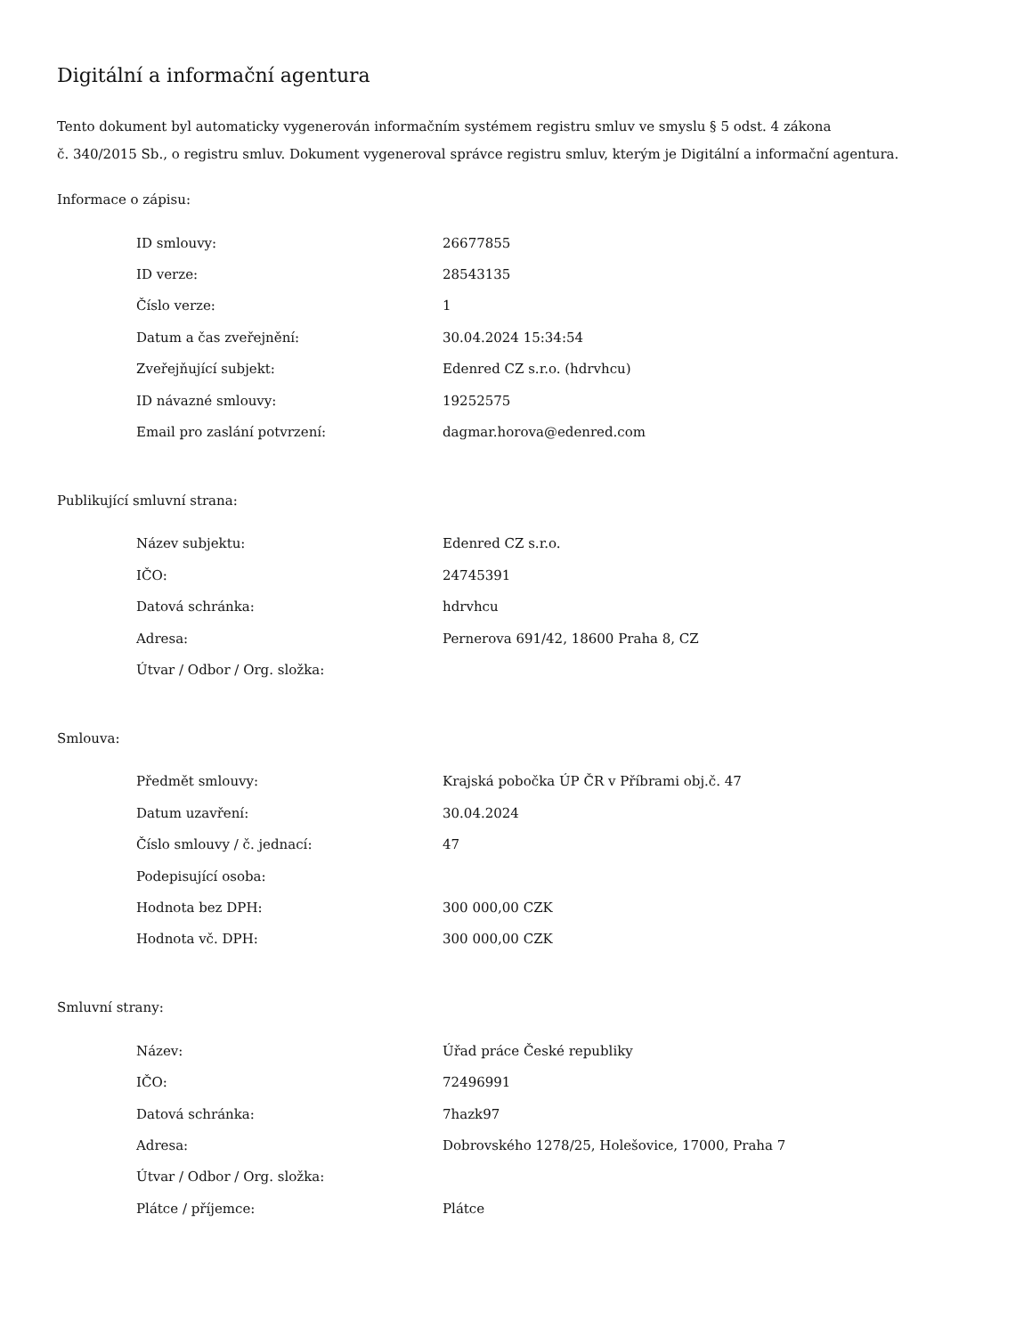Digitální a informační agentura
Tento dokument byl automaticky vygenerován informačním systémem registru smluv ve smyslu § 5 odst. 4 zákona
č. 340/2015 Sb., o registru smluv. Dokument vygeneroval správce registru smluv, kterým je Digitální a informační agentura.
Informace o zápisu:
| ID smlouvy: | 26677855 |
| ID verze: | 28543135 |
| Číslo verze: | 1 |
| Datum a čas zveřejnění: | 30.04.2024 15:34:54 |
| Zveřejňující subjekt: | Edenred CZ s.r.o. (hdrvhcu) |
| ID návazné smlouvy: | 19252575 |
| Email pro zaslání potvrzení: | dagmar.horova@edenred.com |
Publikující smluvní strana:
| Název subjektu: | Edenred CZ s.r.o. |
| IČO: | 24745391 |
| Datová schránka: | hdrvhcu |
| Adresa: | Pernerova 691/42, 18600 Praha 8, CZ |
| Útvar / Odbor / Org. složka: | |
Smlouva:
| Předmět smlouvy: | Krajská pobočka ÚP ČR v Příbrami obj.č. 47 |
| Datum uzavření: | 30.04.2024 |
| Číslo smlouvy / č. jednací: | 47 |
| Podepisující osoba: | |
| Hodnota bez DPH: | 300 000,00 CZK |
| Hodnota vč. DPH: | 300 000,00 CZK |
Smluvní strany:
| Název: | Úřad práce České republiky |
| IČO: | 72496991 |
| Datová schránka: | 7hazk97 |
| Adresa: | Dobrovského 1278/25, Holešovice, 17000, Praha 7 |
| Útvar / Odbor / Org. složka: | |
| Plátce / příjemce: | Plátce |